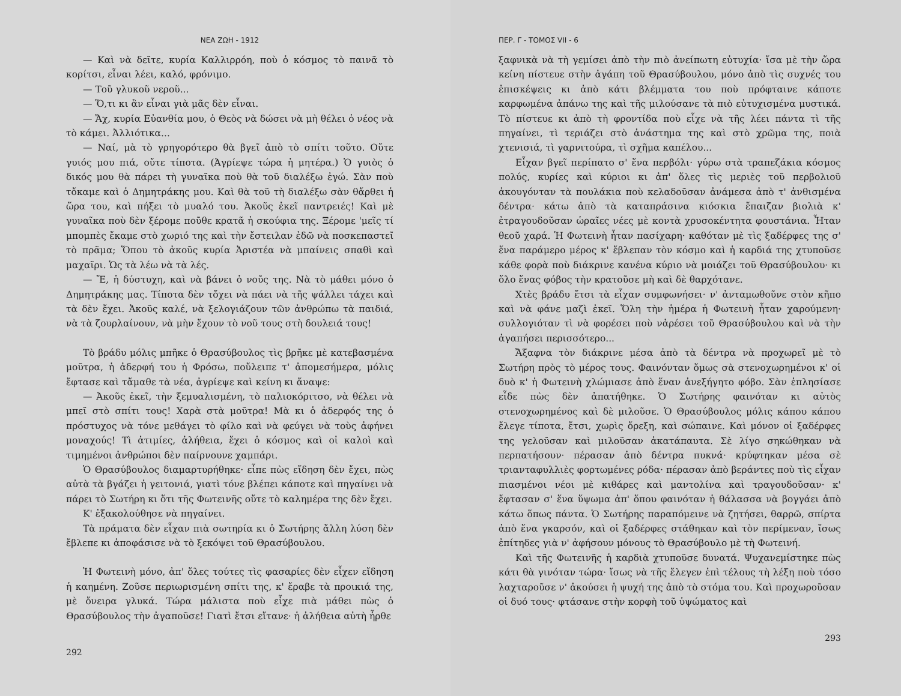ΝΕΑ ΖΩΗ - 1912
— Καὶ νὰ δεῖτε, κυρία Καλλιρρόη, ποὺ ὁ κόσμος τὸ παινᾶ τὸ κορίτσι, εἶναι λέει, καλό, φρόνιμο.
— Τοῦ γλυκοῦ νεροῦ...
— Ὅ,τι κι ἂν εἶναι γιὰ μᾶς δὲν εἶναι.
— Ἄχ, κυρία Εὐανθία μου, ὁ Θεὸς νὰ δώσει νὰ μὴ θέλει ὁ νέος νὰ τὸ κάμει. Ἀλλιότικα...
— Ναί, μὰ τὸ γρηγορότερο θὰ βγεῖ ἀπὸ τὸ σπίτι τοῦτο. Οὔτε γυιός μου πιά, οὔτε τίποτα. (Ἀγρίεψε τώρα ἡ μητέρα.) Ὁ γυιὸς ὁ δικός μου θὰ πάρει τὴ γυναῖκα ποὺ θὰ τοῦ διαλέξω ἐγώ. Σὰν ποὺ τὄκαμε καὶ ὁ Δημητράκης μου. Καὶ θὰ τοῦ τὴ διαλέξω σὰν θἄρθει ἡ ὥρα του, καὶ πήξει τὸ μυαλό του. Ἀκοῦς ἐκεῖ παντρειές! Καὶ μὲ γυναῖκα ποὺ δὲν ξέρομε ποῦθε κρατᾶ ἡ σκούφια της. Ξέρομε 'μεῖς τί μπομπὲς ἔκαμε στὸ χωριό της καὶ τὴν ἔστειλαν ἐδῶ νὰ ποσκεπαστεῖ τὸ πρᾶμα; Ὅπου τὸ ἀκοῦς κυρία Ἀριστέα νὰ μπαίνεις σπαθὶ καὶ μαχαῖρι. Ὡς τὰ λέω νὰ τὰ λές.
— Ἔ, ἡ δύστυχη, καὶ νὰ βάνει ὁ νοῦς της. Νὰ τὸ μάθει μόνο ὁ Δημητράκης μας. Τίποτα δὲν τὄχει νὰ πάει νὰ τῆς ψάλλει τάχει καὶ τὰ δὲν ἔχει. Ἀκοῦς καλέ, νὰ ξελογιάζουν τῶν ἀνθρώπω τὰ παιδιά, νὰ τὰ ζουρλαίνουν, νὰ μὴν ἔχουν τὸ νοῦ τους στὴ δουλειά τους!
Τὸ βράδυ μόλις μπῆκε ὁ Θρασύβουλος τὶς βρῆκε μὲ κατεβασμένα μοῦτρα, ἡ ἀδερφή του ἡ Φρόσω, ποὔλειπε τ' ἀπομεσήμερα, μόλις ἔφτασε καὶ τἄμαθε τὰ νέα, ἀγρίεψε καὶ κείνη κι ἄναψε:
— Ἀκοῦς ἐκεῖ, τὴν ξεμυαλισμένη, τὸ παλιοκόριτσο, νὰ θέλει νὰ μπεῖ στὸ σπίτι τους! Χαρὰ στὰ μοῦτρα! Μὰ κι ὁ ἀδερφός της ὁ πρόστυχος νὰ τόνε μεθάγει τὸ φίλο καὶ νὰ φεύγει νὰ τοὺς ἀφήνει μοναχούς! Τὶ ἀτιμίες, ἀλήθεια, ἔχει ὁ κόσμος καὶ οἱ καλοὶ καὶ τιμημένοι ἀνθρώποι δὲν παίρνουνε χαμπάρι.
Ὁ Θρασύβουλος διαμαρτυρήθηκε· εἶπε πὼς εἴδηση δὲν ἔχει, πὼς αὐτὰ τὰ βγάζει ἡ γειτονιά, γιατὶ τόνε βλέπει κάποτε καὶ πηγαίνει νὰ πάρει τὸ Σωτήρη κι ὅτι τῆς Φωτεινῆς οὔτε τὸ καλημέρα της δὲν ἔχει.
Κ' ἐξακολούθησε νὰ πηγαίνει.
Τὰ πράματα δὲν εἶχαν πιὰ σωτηρία κι ὁ Σωτήρης ἄλλη λύση δὲν ἔβλεπε κι ἀποφάσισε νὰ τὸ ξεκόψει τοῦ Θρασύβουλου.
Ἡ Φωτεινὴ μόνο, ἀπ' ὅλες τούτες τὶς φασαρίες δὲν εἶχεν εἴδηση ἡ καημένη. Ζοῦσε περιωρισμένη σπίτι της, κ' ἔραβε τὰ προικιά της, μὲ ὄνειρα γλυκά. Τώρα μάλιστα ποὺ εἶχε πιὰ μάθει πὼς ὁ Θρασύβουλος τὴν ἀγαποῦσε! Γιατὶ ἔτσι εἴτανε· ἡ ἀλήθεια αὐτὴ ἦρθε
292
ΠΕΡ. Γ - ΤΟΜΟΣ VII - 6
ξαφνικὰ νὰ τὴ γεμίσει ἀπὸ τὴν πιὸ ἀνείπωτη εὐτυχία· ἴσα μὲ τὴν ὥρα κείνη πίστευε στὴν ἀγάπη τοῦ Θρασύβουλου, μόνο ἀπὸ τὶς συχνές του ἐπισκέψεις κι ἀπὸ κάτι βλέμματα του ποὺ πρόφταινε κάποτε καρφωμένα ἀπάνω της καὶ τῆς μιλούσανε τὰ πιὸ εὐτυχισμένα μυστικά. Τὸ πίστευε κι ἀπὸ τὴ φροντίδα ποὺ εἶχε νὰ τῆς λέει πάντα τὶ τῆς πηγαίνει, τὶ τεριάζει στὸ ἀνάστημα της καὶ στὸ χρῶμα της, ποιὰ χτενισιά, τὶ γαρνιτούρα, τὶ σχῆμα καπέλου...
Εἶχαν βγεῖ περίπατο σ' ἕνα περβόλι· γύρω στὰ τραπεζάκια κόσμος πολύς, κυρίες καὶ κύριοι κι ἀπ' ὅλες τὶς μεριὲς τοῦ περβολιοῦ ἀκουγόνταν τὰ πουλάκια ποὺ κελαδοῦσαν ἀνάμεσα ἀπὸ τ' ἀνθισμένα δέντρα· κάτω ἀπὸ τὰ καταπράσινα κιόσκια ἔπαιζαν βιολιὰ κ' ἐτραγουδοῦσαν ὡραῖες νέες μὲ κοντὰ χρυσοκέντητα φουστάνια. Ἦταν θεοῦ χαρά. Ἡ Φωτεινὴ ἦταν πασίχαρη· καθόταν μὲ τὶς ξαδέρφες της σ' ἕνα παράμερο μέρος κ' ἔβλεπαν τὸν κόσμο καὶ ἡ καρδιά της χτυποῦσε κάθε φορὰ ποὺ διάκρινε κανένα κύριο νὰ μοιάζει τοῦ Θρασύβουλου· κι ὅλο ἕνας φόβος τὴν κρατοῦσε μὴ καὶ δὲ θαρχότανε.
Χτὲς βράδυ ἔτσι τὰ εἶχαν συμφωνήσει· ν' ἀνταμωθοῦνε στὸν κῆπο καὶ νὰ φάνε μαζὶ ἐκεῖ. Ὅλη τὴν ἡμέρα ἡ Φωτεινὴ ἦταν χαρούμενη· συλλογιόταν τὶ νὰ φορέσει ποὺ νἀρέσει τοῦ Θρασύβουλου καὶ νὰ τὴν ἀγαπήσει περισσότερο...
Ἄξαφνα τὸν διάκρινε μέσα ἀπὸ τὰ δέντρα νὰ προχωρεῖ μὲ τὸ Σωτήρη πρὸς τὸ μέρος τους. Φαινόνταν ὅμως σὰ στενοχωρημένοι κ' οἱ δυὸ κ' ἡ Φωτεινὴ χλώμιασε ἀπὸ ἕναν ἀνεξήγητο φόβο. Σὰν ἐπλησίασε εἶδε πὼς δὲν ἀπατήθηκε. Ὁ Σωτήρης φαινόταν κι αὐτὸς στενοχωρημένος καὶ δὲ μιλοῦσε. Ὁ Θρασύβουλος μόλις κάπου κάπου ἔλεγε τίποτα, ἔτσι, χωρὶς ὄρεξη, καὶ σώπαινε. Καὶ μόνον οἱ ξαδέρφες της γελοῦσαν καὶ μιλοῦσαν ἀκατάπαυτα. Σὲ λίγο σηκώθηκαν νὰ περπατήσουν· πέρασαν ἀπὸ δέντρα πυκνά· κρύφτηκαν μέσα σὲ τριανταφυλλιὲς φορτωμένες ρόδα· πέρασαν ἀπὸ βεράντες ποὺ τὶς εἶχαν πιασμένοι νέοι μὲ κιθάρες καὶ μαντολίνα καὶ τραγουδοῦσαν· κ' ἔφτασαν σ' ἕνα ὕψωμα ἀπ' ὅπου φαινόταν ἡ θάλασσα νὰ βογγάει ἀπὸ κάτω ὅπως πάντα. Ὁ Σωτήρης παραπόμεινε νὰ ζητήσει, θαρρῶ, σπίρτα ἀπὸ ἕνα γκαρσόν, καὶ οἱ ξαδέρφες στάθηκαν καὶ τὸν περίμεναν, ἴσως ἐπίτηδες γιὰ ν' ἀφήσουν μόνους τὸ Θρασύβουλο μὲ τὴ Φωτεινή.
Καὶ τῆς Φωτεινῆς ἡ καρδιὰ χτυποῦσε δυνατά. Ψυχανεμίστηκε πὼς κάτι θὰ γινόταν τώρα· ἴσως νὰ τῆς ἔλεγεν ἐπὶ τέλους τὴ λέξη ποὺ τόσο λαχταροῦσε ν' ἀκούσει ἡ ψυχή της ἀπὸ τὸ στόμα του. Καὶ προχωροῦσαν οἱ δυό τους· φτάσανε στὴν κορφὴ τοῦ ὑψώματος καὶ
293